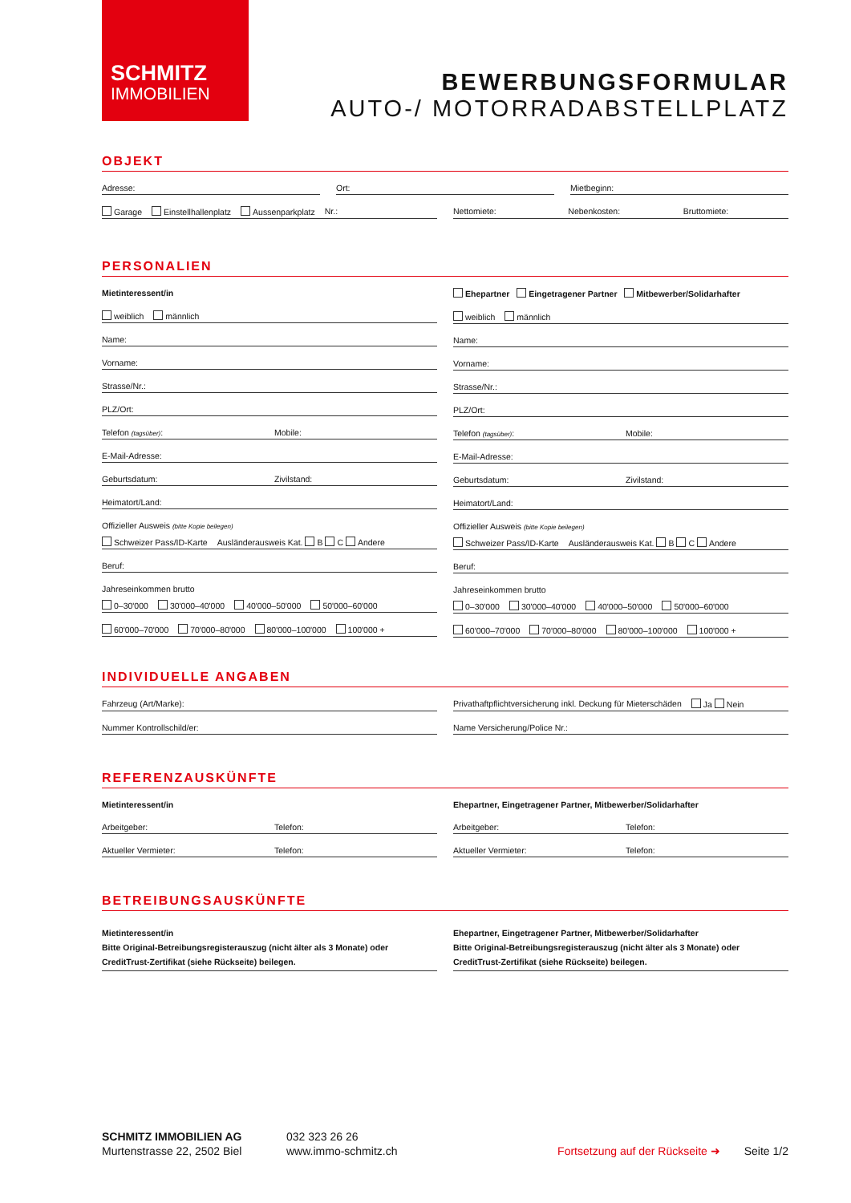SCHMITZ
IMMOBILIEN
BEWERBUNGSFORMULAR
AUTO-/ MOTORRADABSTELLPLATZ
OBJEKT
Adresse: Ort: Mietbeginn:
Garage Einstellhallenplatz Aussenparkplatz Nr.:
Nettomiete: Nebenkosten: Bruttomiete:
PERSONALIEN
Mietinteressent/in
weiblich männlich
Name:
Vorname:
Strasse/Nr.:
PLZ/Ort:
Telefon (tagsüber): Mobile:
E-Mail-Adresse:
Geburtsdatum: Zivilstand:
Heimatort/Land:
Offizieller Ausweis (bitte Kopie beilegen)
Schweizer Pass/ID-Karte Ausländerausweis Kat. B C Andere
Beruf:
Jahreseinkommen brutto
0–30'000 30'000–40'000 40'000–50'000 50'000–60'000
60'000–70'000 70'000–80'000 80'000–100'000 100'000 +
Ehepartner Eingetragener Partner Mitbewerber/Solidarhafter
weiblich männlich
Name:
Vorname:
Strasse/Nr.:
PLZ/Ort:
Telefon (tagsüber): Mobile:
E-Mail-Adresse:
Geburtsdatum: Zivilstand:
Heimatort/Land:
Offizieller Ausweis (bitte Kopie beilegen)
Schweizer Pass/ID-Karte Ausländerausweis Kat. B C Andere
Beruf:
Jahreseinkommen brutto
0–30'000 30'000–40'000 40'000–50'000 50'000–60'000
60'000–70'000 70'000–80'000 80'000–100'000 100'000 +
INDIVIDUELLE ANGABEN
Fahrzeug (Art/Marke): Privathaftpflichtversicherung inkl. Deckung für Mieterschäden Ja Nein
Nummer Kontrollschild/er: Name Versicherung/Police Nr.:
REFERENZAUSKÜNFTE
Mietinteressent/in
Arbeitgeber: Telefon:
Aktueller Vermieter: Telefon:
Ehepartner, Eingetragener Partner, Mitbewerber/Solidarhafter
Arbeitgeber: Telefon:
Aktueller Vermieter: Telefon:
BETREIBUNGSAUSKÜNFTE
Mietinteressent/in
Bitte Original-Betreibungsregisterauszug (nicht älter als 3 Monate) oder CreditTrust-Zertifikat (siehe Rückseite) beilegen.
Ehepartner, Eingetragener Partner, Mitbewerber/Solidarhafter
Bitte Original-Betreibungsregisterauszug (nicht älter als 3 Monate) oder CreditTrust-Zertifikat (siehe Rückseite) beilegen.
SCHMITZ IMMOBILIEN AG
Murtenstrasse 22, 2502 Biel
032 323 26 26
www.immo-schmitz.ch
Fortsetzung auf der Rückseite ➜
Seite 1/2